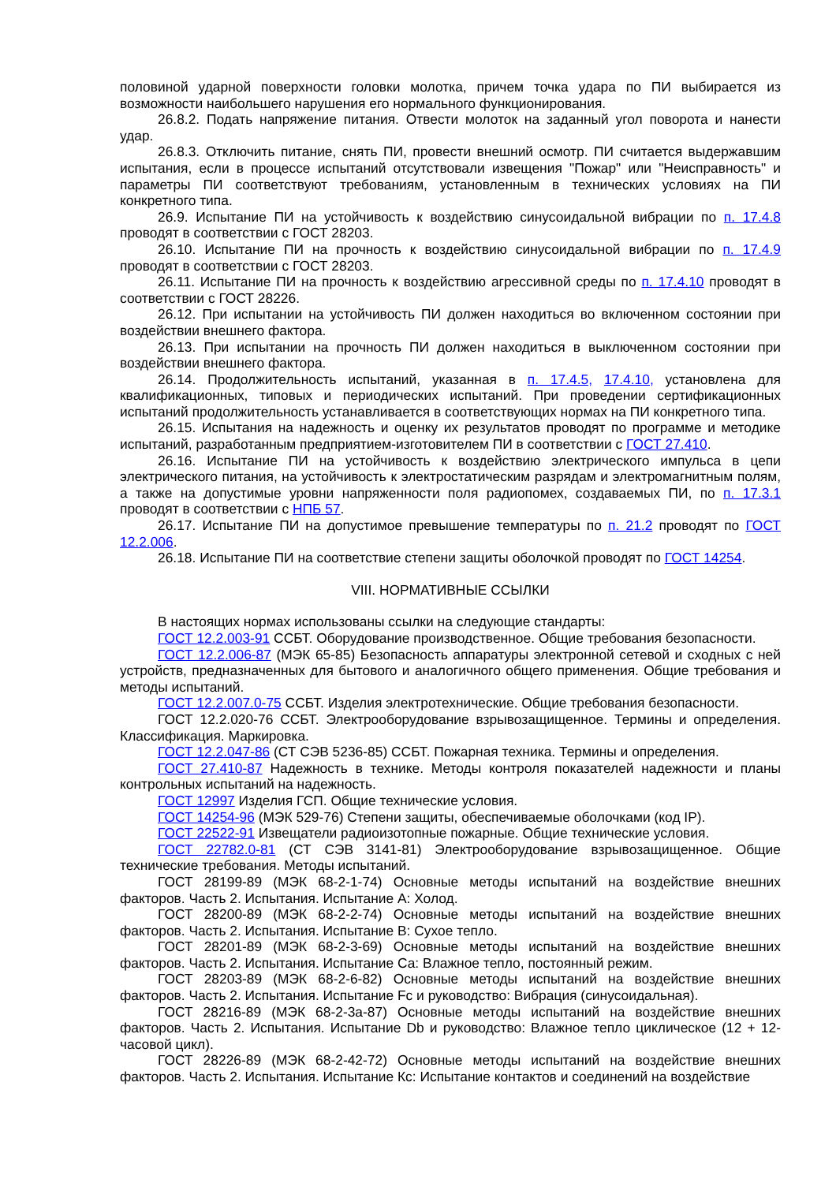половиной ударной поверхности головки молотка, причем точка удара по ПИ выбирается из возможности наибольшего нарушения его нормального функционирования.
26.8.2. Подать напряжение питания. Отвести молоток на заданный угол поворота и нанести удар.
26.8.3. Отключить питание, снять ПИ, провести внешний осмотр. ПИ считается выдержавшим испытания, если в процессе испытаний отсутствовали извещения "Пожар" или "Неисправность" и параметры ПИ соответствуют требованиям, установленным в технических условиях на ПИ конкретного типа.
26.9. Испытание ПИ на устойчивость к воздействию синусоидальной вибрации по п. 17.4.8 проводят в соответствии с ГОСТ 28203.
26.10. Испытание ПИ на прочность к воздействию синусоидальной вибрации по п. 17.4.9 проводят в соответствии с ГОСТ 28203.
26.11. Испытание ПИ на прочность к воздействию агрессивной среды по п. 17.4.10 проводят в соответствии с ГОСТ 28226.
26.12. При испытании на устойчивость ПИ должен находиться во включенном состоянии при воздействии внешнего фактора.
26.13. При испытании на прочность ПИ должен находиться в выключенном состоянии при воздействии внешнего фактора.
26.14. Продолжительность испытаний, указанная в п. 17.4.5, 17.4.10, установлена для квалификационных, типовых и периодических испытаний. При проведении сертификационных испытаний продолжительность устанавливается в соответствующих нормах на ПИ конкретного типа.
26.15. Испытания на надежность и оценку их результатов проводят по программе и методике испытаний, разработанным предприятием-изготовителем ПИ в соответствии с ГОСТ 27.410.
26.16. Испытание ПИ на устойчивость к воздействию электрического импульса в цепи электрического питания, на устойчивость к электростатическим разрядам и электромагнитным полям, а также на допустимые уровни напряженности поля радиопомех, создаваемых ПИ, по п. 17.3.1 проводят в соответствии с НПБ 57.
26.17. Испытание ПИ на допустимое превышение температуры по п. 21.2 проводят по ГОСТ 12.2.006.
26.18. Испытание ПИ на соответствие степени защиты оболочкой проводят по ГОСТ 14254.
VIII. НОРМАТИВНЫЕ ССЫЛКИ
В настоящих нормах использованы ссылки на следующие стандарты:
ГОСТ 12.2.003-91 ССБТ. Оборудование производственное. Общие требования безопасности.
ГОСТ 12.2.006-87 (МЭК 65-85) Безопасность аппаратуры электронной сетевой и сходных с ней устройств, предназначенных для бытового и аналогичного общего применения. Общие требования и методы испытаний.
ГОСТ 12.2.007.0-75 ССБТ. Изделия электротехнические. Общие требования безопасности.
ГОСТ 12.2.020-76 ССБТ. Электрооборудование взрывозащищенное. Термины и определения. Классификация. Маркировка.
ГОСТ 12.2.047-86 (СТ СЭВ 5236-85) ССБТ. Пожарная техника. Термины и определения.
ГОСТ 27.410-87 Надежность в технике. Методы контроля показателей надежности и планы контрольных испытаний на надежность.
ГОСТ 12997 Изделия ГСП. Общие технические условия.
ГОСТ 14254-96 (МЭК 529-76) Степени защиты, обеспечиваемые оболочками (код IP).
ГОСТ 22522-91 Извещатели радиоизотопные пожарные. Общие технические условия.
ГОСТ 22782.0-81 (СТ СЭВ 3141-81) Электрооборудование взрывозащищенное. Общие технические требования. Методы испытаний.
ГОСТ 28199-89 (МЭК 68-2-1-74) Основные методы испытаний на воздействие внешних факторов. Часть 2. Испытания. Испытание А: Холод.
ГОСТ 28200-89 (МЭК 68-2-2-74) Основные методы испытаний на воздействие внешних факторов. Часть 2. Испытания. Испытание В: Сухое тепло.
ГОСТ 28201-89 (МЭК 68-2-3-69) Основные методы испытаний на воздействие внешних факторов. Часть 2. Испытания. Испытание Са: Влажное тепло, постоянный режим.
ГОСТ 28203-89 (МЭК 68-2-6-82) Основные методы испытаний на воздействие внешних факторов. Часть 2. Испытания. Испытание Fc и руководство: Вибрация (синусоидальная).
ГОСТ 28216-89 (МЭК 68-2-3а-87) Основные методы испытаний на воздействие внешних факторов. Часть 2. Испытания. Испытание Db и руководство: Влажное тепло циклическое (12 + 12-часовой цикл).
ГОСТ 28226-89 (МЭК 68-2-42-72) Основные методы испытаний на воздействие внешних факторов. Часть 2. Испытания. Испытание Кс: Испытание контактов и соединений на воздействие